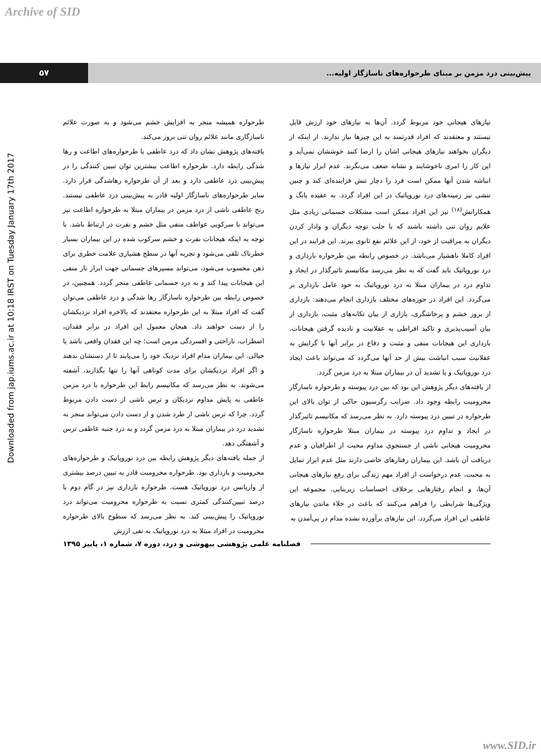Archive of SID
۵۷ پیش‌بینی درد مزمن بر مبنای طرحواره‌های ناسازگار اولیه...
Downloaded from jap.iums.ac.ir at 10:18 IRST on Tuesday January 17th 2017
طرحواره همیشه منجر به افزایش خشم می‌شود و به صورت علائم ناسازگاری مانند علائم روان تنی بروز می‌کند.
یافته‌های پژوهش نشان داد که درد عاطفی با طرحواره‌های اطاعت و رها شدگی رابطه دارد. طرحواره اطاعت بیشترین توان تبیین کنندگی را در پیش‌بینی درد عاطفی دارد و بعد از آن طرحواره رهاشدگی قرار دارد. سایر طرحواره‌های ناسازگار اولیه قادر به پیش‌بینی درد عاطفی نیستند. رنج عاطفی ناشی از درد مزمن در بیماران مبتلا به طرحواره اطاعت نیز می‌تواند با سرکوبی عواطف منفی مثل خشم و نفرت در ارتباط باشد. با توجه به اینکه هیجانات نفرت و خشم سرکوب شده در این بیماران بسیار خطرناک تلقی می‌شود و تجربه آنها در سطح هشیاری علامت خطری برای ذهن محسوب می‌شود، می‌تواند مسیرهای جسمانی جهت ابراز بار منفی این هیجانات پیدا کند و به درد جسمانی عاطفی منجر گردد. همچنین، در خصوص رابطه بین طرحواره ناسازگار رها شدگی و درد عاطفی می‌توان گفت که افراد مبتلا به این طرحواره معتقدند که بالاخره افراد نزدیکشان را از دست خواهند داد. هیجان معمول این افراد در برابر فقدان، اضطراب، ناراحتی و افسردگی مزمن است؛ چه این فقدان واقعی باشد یا خیالی. این بیماران مدام افراد نزدیک خود را می‌پایند تا از دستشان ندهند و اگر افراد نزدیکشان برای مدت کوتاهی آنها را تنها بگذارند، آشفته می‌شوند. به نظر می‌رسد که مکانیسم رابط این طرحواره با درد مزمن عاطفی به پایش مداوم نزدیکان و ترس ناشی از دست دادن مربوط گردد. چرا که ترس ناشی از طرد شدن و از دست دادن می‌تواند منجر به تشدید درد در بیماران مبتلا به درد مزمن گردد و به درد جنبه عاطفی ترس و آشفتگی دهد.
از جمله یافته‌های دیگر پژوهش رابطه بین درد نوروپاتیک و طرحواره‌های محرومیت و بازداری بود. طرحواره محرومیت قادر به تبیین درصد بیشتری از واریانس درد نوروپاتیک هست. طرحواره بازداری نیز در گام دوم با درصد تبیین‌کنندگی کمتری نسبت به طرحواره محرومیت می‌تواند درد نوروپاتیک را پیش‌بینی کند. به نظر می‌رسد که سطوح بالای طرحواره محرومیت در افراد مبتلا به درد نوروپاتیک به نفی ارزش
نیازهای هیجانی خود مربوط گردد. آن‌ها به نیازهای خود ارزش قایل نیستند و معتقدند که افراد قدرتمند به این چیزها نیاز ندارند. از اینکه از دیگران بخواهند نیازهای هیجانی اشان را ارضا کنند خوششان نمی‌آید و این کار را امری ناخوشایند و نشانه ضعف می‌نگرند. عدم ابراز نیازها و انباشه شدن آنها ممکن است فرد را دچار تنش فزاینده‌ای کند و چنین تنشی نیز زمینه‌های درد نوروپاتیک در این افراد گردد. به عقیده یانگ و همکارانش<sup>(۱۸)</sup> نیز این افراد ممکن است مشکلات جسمانی زیادی مثل علایم روان تنی داشته باشند که با جلب توجه دیگران و وادار کردن دیگران به مراقبت از خود، از این علائم نفع ثانوی ببرند. این فرایند در این افراد کاملا ناهشیار می‌باشد. در خصوص رابطه بین طرحواره بازداری و درد نوروپاتیک باید گفت که به نظر می‌رسد مکانیسم تاثیرگذار در ایجاد و تداوم درد در بیماران مبتلا به درد نوروپاتیک به خود عامل بازداری بر می‌گردد. این افراد در حوزه‌های مختلف بازداری انجام می‌دهند: بازداری از بروز خشم و پرخاشگری، بازاری از بیان تکانه‌های مثبت، بازداری از بیان آسیب‌پذیری و تاکید افراطی به عقلانیت و نادیده گرفتن هیجانات. بازداری این هیجانات منفی و مثبت و دفاع در برابر آنها با گرایش به عقلانیت سبب انباشت بیش از حد آنها می‌گردد که می‌تواند باعث ایجاد درد نوروپاتیک و یا تشدید آن در بیماران مبتلا به درد مزمن گردد.
از یافته‌های دیگر پژوهش این بود که بین درد پیوسته و طرحواره ناسازگار محرومیت رابطه وجود داد. ضرایب رگرسیون حاکی از توان بالای این طرحواره در تبیین درد پیوسته دارد. به نظر می‌رسد که مکانیسم تاثیرگذار در ایجاد و تداوم درد پیوسته در بیماران مبتلا طرحواره ناسازگار محرومیت هیجانی ناشی از جستجوی مداوم محبت از اطرافیان و عدم دریافت آن باشد. این بیماران رفتارهای خاصی دارند مثل عدم ابراز تمایل به محبت، عدم درخواست از افراد مهم زندگی برای رفع نیازهای هیجانی آن‌ها، و انجام رفتارهایی برخلاف احساسات زیربنایی. مجموعه این ویژگی‌ها شرایطی را فراهم می‌کنند که باعث در خلاء ماندن نیازهای عاطفی این افراد می‌گردد. این نیازهای برآورده نشده مدام در پی‌آمدن به
فصلنامه علمی پژوهشی بیهوشی و درد، دوره ۷، شماره ۱، پاییز ۱۳۹۵
www.SID.ir